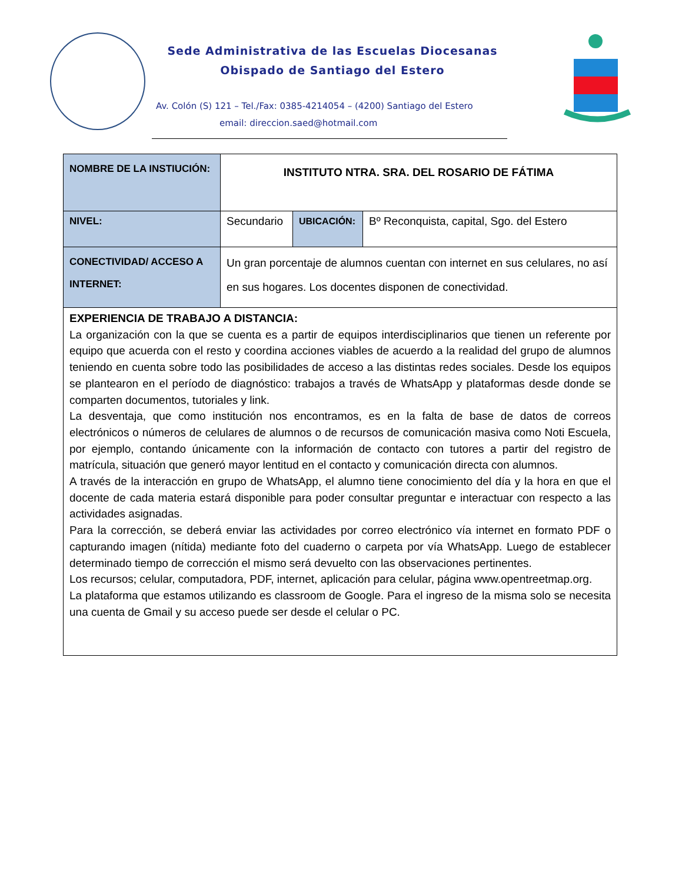Sede Administrativa de las Escuelas Diocesanas
Obispado de Santiago del Estero
Av. Colón (S) 121 – Tel./Fax: 0385-4214054 – (4200) Santiago del Estero
email: direccion.saed@hotmail.com
| NOMBRE DE LA INSTIUCIÓN: | INSTITUTO NTRA. SRA. DEL ROSARIO DE FÁTIMA | | |
| NIVEL: | Secundario | UBICACIÓN: | Bº Reconquista, capital, Sgo. del Estero |
| CONECTIVIDAD/ ACCESO A INTERNET: | Un gran porcentaje de alumnos cuentan con internet en sus celulares, no así en sus hogares. Los docentes disponen de conectividad. | | |
| EXPERIENCIA DE TRABAJO A DISTANCIA: La organización con la que se cuenta es a partir de equipos interdisciplinarios que tienen un referente por equipo que acuerda con el resto y coordina acciones viables de acuerdo a la realidad del grupo de alumnos teniendo en cuenta sobre todo las posibilidades de acceso a las distintas redes sociales. Desde los equipos se plantearon en el período de diagnóstico: trabajos a través de WhatsApp y plataformas desde donde se comparten documentos, tutoriales y link. La desventaja, que como institución nos encontramos, es en la falta de base de datos de correos electrónicos o números de celulares de alumnos o de recursos de comunicación masiva como Noti Escuela, por ejemplo, contando únicamente con la información de contacto con tutores a partir del registro de matrícula, situación que generó mayor lentitud en el contacto y comunicación directa con alumnos. A través de la interacción en grupo de WhatsApp, el alumno tiene conocimiento del día y la hora en que el docente de cada materia estará disponible para poder consultar preguntar e interactuar con respecto a las actividades asignadas. Para la corrección, se deberá enviar las actividades por correo electrónico vía internet en formato PDF o capturando imagen (nítida) mediante foto del cuaderno o carpeta por vía WhatsApp. Luego de establecer determinado tiempo de corrección el mismo será devuelto con las observaciones pertinentes. Los recursos; celular, computadora, PDF, internet, aplicación para celular, página www.opentreetmap.org. La plataforma que estamos utilizando es classroom de Google. Para el ingreso de la misma solo se necesita una cuenta de Gmail y su acceso puede ser desde el celular o PC. | | | |